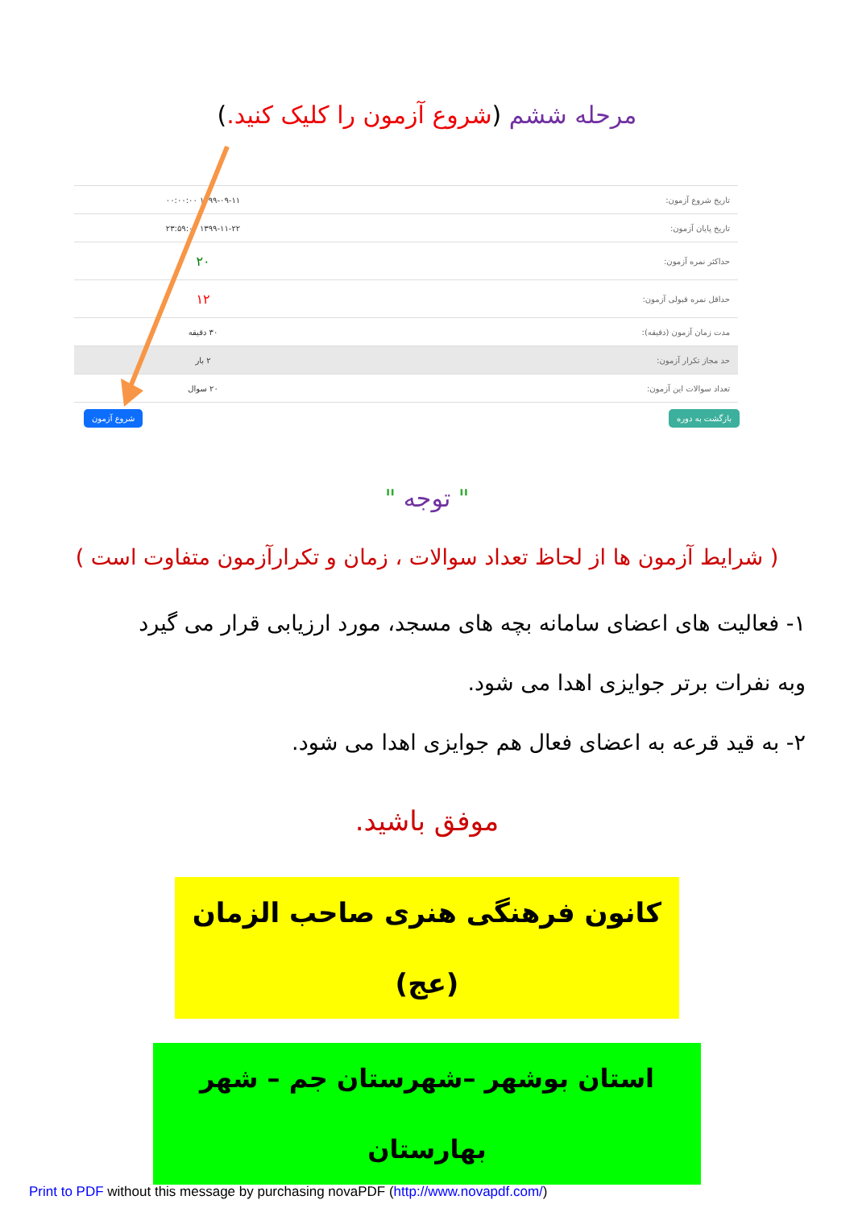مرحله ششم (شروع آزمون را کلیک کنید.)
| تاریخ شروع آزمون: | ۱۳۹۹-۰۹-۱۱ ۰۰:۰۰:۰۰ |
| تاریخ پایان آزمون: | ۱۳۹۹-۱۱-۲۲ ۲۳:۵۹:۰۰ |
| حداکثر نمره آزمون: | ۲۰ |
| حداقل نمره قبولی آزمون: | ۱۲ |
| مدت زمان آزمون (دقیقه): | ۳۰ دقیقه |
| حد مجاز تکرار آزمون: | ۲ بار |
| تعداد سوالات این آزمون: | ۲۰ سوال |
شروع آزمون بازگشت به دوره
" توجه "
( شرایط آزمون ها از لحاظ تعداد سوالات ، زمان و تکرارآزمون متفاوت است )
۱- فعالیت های اعضای سامانه بچه های مسجد، مورد ارزیابی قرار می گیرد وبه نفرات برتر جوایزی اهدا می شود.
۲- به قید قرعه به اعضای فعال هم جوایزی اهدا می شود.
موفق باشید.
کانون فرهنگی هنری صاحب الزمان (عج)
استان بوشهر –شهرستان جم – شهر بهارستان
Print to PDF without this message by purchasing novaPDF (http://www.novapdf.com/)